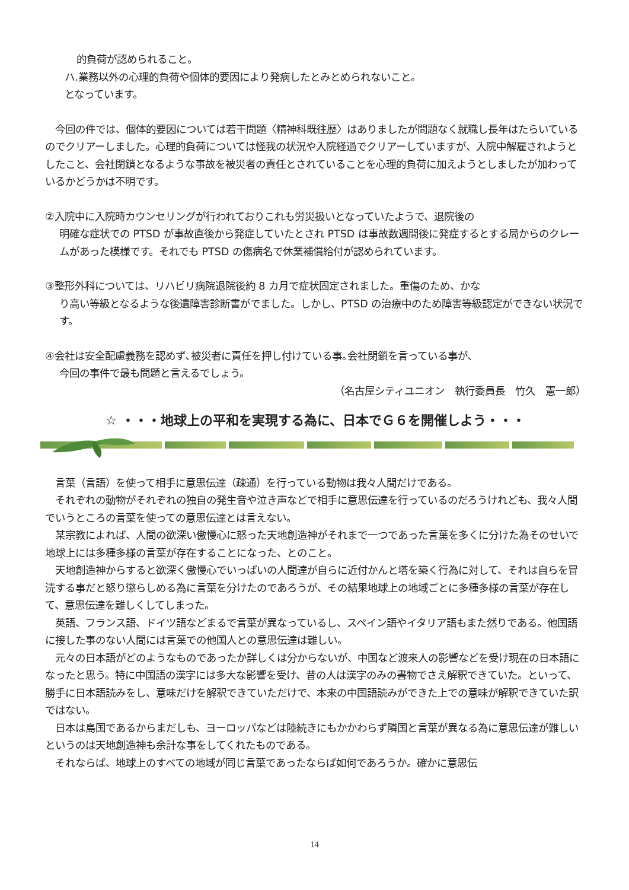的負荷が認められること。
ハ.業務以外の心理的負荷や個体的要因により発病したとみとめられないこと。
となっています。
　今回の件では、個体的要因については若干問題〈精神科既往歴〉はありましたが問題なく就職し長年はたらいているのでクリアーしました。心理的負荷については怪我の状況や入院経過でクリアーしていますが、入院中解雇されようとしたこと、会社閉鎖となるような事故を被災者の責任とされていることを心理的負荷に加えようとしましたが加わっているかどうかは不明です。
②入院中に入院時カウンセリングが行われておりこれも労災扱いとなっていたようで、退院後の
明確な症状での PTSD が事故直後から発症していたとされ PTSD は事故数週間後に発症するとする局からのクレームがあった模様です。それでも PTSD の傷病名で休業補償給付が認められています。
③整形外科については、リハビリ病院退院後約 8 カ月で症状固定されました。重傷のため、かな
り高い等級となるような後遺障害診断書がでました。しかし、PTSD の治療中のため障害等級認定ができない状況です。
④会社は安全配慮義務を認めず､被災者に責任を押し付けている事｡会社閉鎖を言っている事が､
今回の事件で最も問題と言えるでしょう。
（名古屋シティユニオン　執行委員長　竹久　憲一郎）
☆ ・・・地球上の平和を実現する為に、日本でＧ６を開催しよう・・・
　言葉（言語）を使って相手に意思伝達（疎通）を行っている動物は我々人間だけである。
　それぞれの動物がそれぞれの独自の発生音や泣き声などで相手に意思伝達を行っているのだろうけれども、我々人間でいうところの言葉を使っての意思伝達とは言えない。
　某宗教によれば、人間の欲深い傲慢心に怒った天地創造神がそれまで一つであった言葉を多くに分けた為そのせいで地球上には多種多様の言葉が存在することになった、とのこと。
　天地創造神からすると欲深く傲慢心でいっぱいの人間達が自らに近付かんと塔を築く行為に対して、それは自らを冒涜する事だと怒り懲らしめる為に言葉を分けたのであろうが、その結果地球上の地域ごとに多種多様の言葉が存在して、意思伝達を難しくしてしまった。
　英語、フランス語、ドイツ語などまるで言葉が異なっているし、スペイン語やイタリア語もまた然りである。他国語に接した事のない人間には言葉での他国人との意思伝達は難しい。
　元々の日本語がどのようなものであったか詳しくは分からないが、中国など渡来人の影響などを受け現在の日本語になったと思う。特に中国語の漢字には多大な影響を受け、昔の人は漢字のみの書物でさえ解釈できていた。といって、勝手に日本語読みをし、意味だけを解釈できていただけで、本来の中国語読みができた上での意味が解釈できていた訳ではない。
　日本は島国であるからまだしも、ヨーロッパなどは陸続きにもかかわらず隣国と言葉が異なる為に意思伝達が難しいというのは天地創造神も余計な事をしてくれたものである。
　それならば、地球上のすべての地域が同じ言葉であったならば如何であろうか。確かに意思伝
14